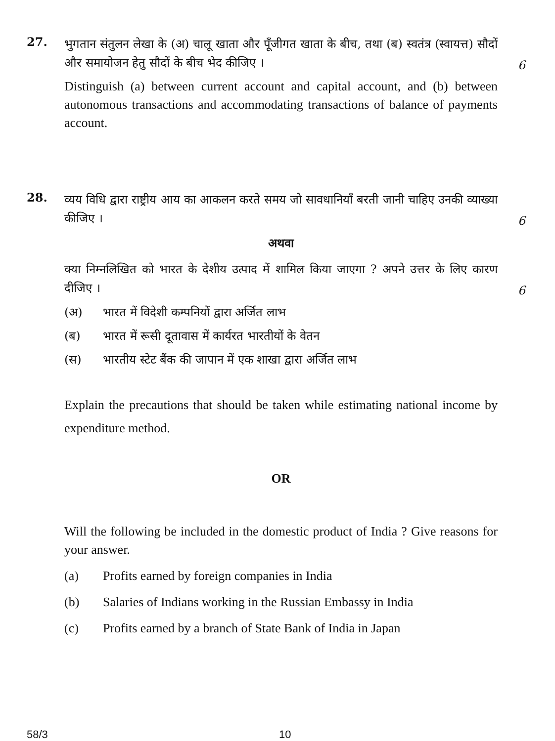27.
भुगतान संतुलन लेखा के (अ) चालू खाता और पूँजीगत खाता के बीच, तथा (ब) स्वतंत्र (स्वायत्त) सौदों और समायोजन हेतु सौदों के बीच भेद कीजिए ।
6
Distinguish (a) between current account and capital account, and (b) between autonomous transactions and accommodating transactions of balance of payments account.
28.
व्यय विधि द्वारा राष्ट्रीय आय का आकलन करते समय जो सावधानियाँ बरती जानी चाहिए उनकी व्याख्या कीजिए ।
6
अथवा
क्या निम्नलिखित को भारत के देशीय उत्पाद में शामिल किया जाएगा ? अपने उत्तर के लिए कारण दीजिए ।
6
(अ) भारत में विदेशी कम्पनियों द्वारा अर्जित लाभ
(ब) भारत में रूसी दूतावास में कार्यरत भारतीयों के वेतन
(स) भारतीय स्टेट बैंक की जापान में एक शाखा द्वारा अर्जित लाभ
Explain the precautions that should be taken while estimating national income by expenditure method.
OR
Will the following be included in the domestic product of India ? Give reasons for your answer.
(a) Profits earned by foreign companies in India
(b) Salaries of Indians working in the Russian Embassy in India
(c) Profits earned by a branch of State Bank of India in Japan
58/3 10